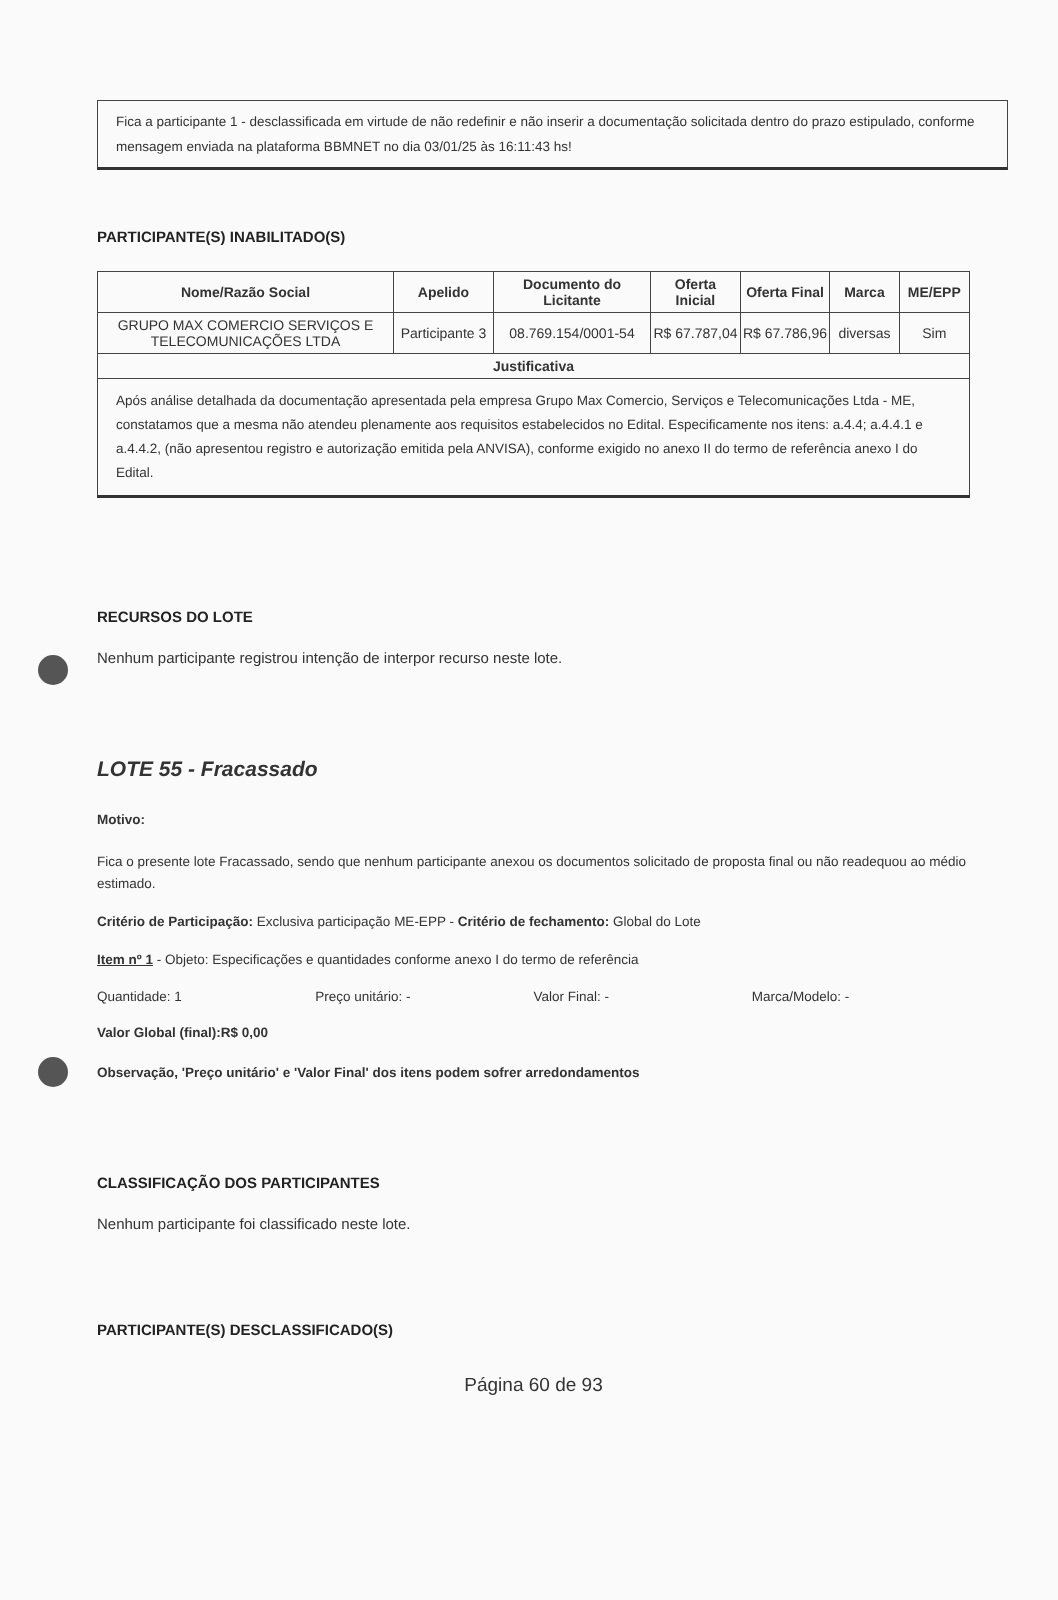Fica a participante 1 - desclassificada em virtude de não redefinir e não inserir a documentação solicitada dentro do prazo estipulado, conforme mensagem enviada na plataforma BBMNET no dia 03/01/25 às 16:11:43 hs!
PARTICIPANTE(S) INABILITADO(S)
| Nome/Razão Social | Apelido | Documento do Licitante | Oferta Inicial | Oferta Final | Marca | ME/EPP |
| --- | --- | --- | --- | --- | --- | --- |
| GRUPO MAX COMERCIO SERVIÇOS E TELECOMUNICAÇÕES LTDA | Participante 3 | 08.769.154/0001-54 | R$ 67.787,04 | R$ 67.786,96 | diversas | Sim |
| Justificativa | | | | | | |
| Após análise detalhada da documentação apresentada pela empresa Grupo Max Comercio, Serviços e Telecomunicações Ltda - ME, constatamos que a mesma não atendeu plenamente aos requisitos estabelecidos no Edital. Especificamente nos itens: a.4.4; a.4.4.1 e a.4.4.2, (não apresentou registro e autorização emitida pela ANVISA), conforme exigido no anexo II do termo de referência anexo I do Edital. | | | | | | |
RECURSOS DO LOTE
Nenhum participante registrou intenção de interpor recurso neste lote.
LOTE 55 - Fracassado
Motivo:
Fica o presente lote Fracassado, sendo que nenhum participante anexou os documentos solicitado de proposta final ou não readequou ao médio estimado.
Critério de Participação: Exclusiva participação ME-EPP - Critério de fechamento: Global do Lote
Item nº 1 - Objeto: Especificações e quantidades conforme anexo I do termo de referência
Quantidade: 1 Preço unitário: - Valor Final: - Marca/Modelo: -
Valor Global (final):R$ 0,00
Observação, 'Preço unitário' e 'Valor Final' dos itens podem sofrer arredondamentos
CLASSIFICAÇÃO DOS PARTICIPANTES
Nenhum participante foi classificado neste lote.
PARTICIPANTE(S) DESCLASSIFICADO(S)
Página 60 de 93